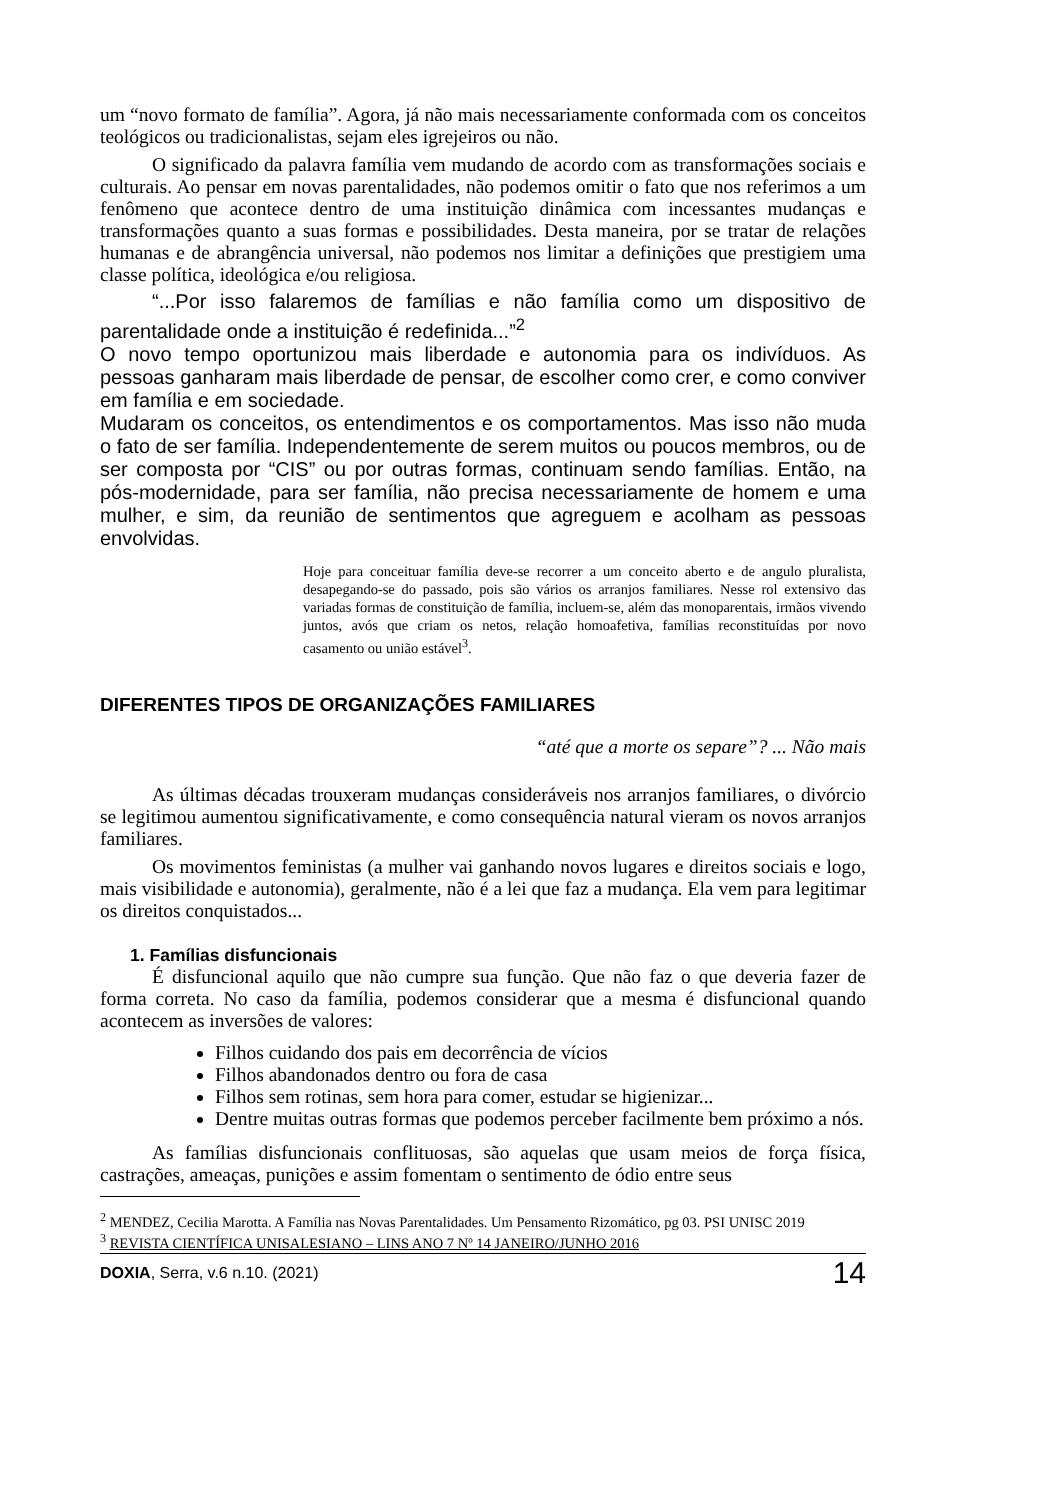um “novo formato de família”. Agora, já não mais necessariamente conformada com os conceitos teológicos ou tradicionalistas, sejam eles igrejeiros ou não.
O significado da palavra família vem mudando de acordo com as transformações sociais e culturais. Ao pensar em novas parentalidades, não podemos omitir o fato que nos referimos a um fenômeno que acontece dentro de uma instituição dinâmica com incessantes mudanças e transformações quanto a suas formas e possibilidades. Desta maneira, por se tratar de relações humanas e de abrangência universal, não podemos nos limitar a definições que prestigiem uma classe política, ideológica e/ou religiosa.
“...Por isso falaremos de famílias e não família como um dispositivo de parentalidade onde a instituição é redefinida...”<sup>2</sup>
O novo tempo oportunizou mais liberdade e autonomia para os indivíduos. As pessoas ganharam mais liberdade de pensar, de escolher como crer, e como conviver em família e em sociedade.
Mudaram os conceitos, os entendimentos e os comportamentos. Mas isso não muda o fato de ser família. Independentemente de serem muitos ou poucos membros, ou de ser composta por “CIS” ou por outras formas, continuam sendo famílias. Então, na pós-modernidade, para ser família, não precisa necessariamente de homem e uma mulher, e sim, da reunião de sentimentos que agreguem e acolham as pessoas envolvidas.
Hoje para conceituar família deve-se recorrer a um conceito aberto e de angulo pluralista, desapegando-se do passado, pois são vários os arranjos familiares. Nesse rol extensivo das variadas formas de constituição de família, incluem-se, além das monoparentais, irmãos vivendo juntos, avós que criam os netos, relação homoafetiva, famílias reconstituídas por novo casamento ou união estável<sup>3</sup>.
DIFERENTES TIPOS DE ORGANIZAÇÕES FAMILIARES
“até que a morte os separe”? ... Não mais
As últimas décadas trouxeram mudanças consideráveis nos arranjos familiares, o divórcio se legitimou aumentou significativamente, e como consequência natural vieram os novos arranjos familiares.
Os movimentos feministas (a mulher vai ganhando novos lugares e direitos sociais e logo, mais visibilidade e autonomia), geralmente, não é a lei que faz a mudança. Ela vem para legitimar os direitos conquistados...
1. Famílias disfuncionais
É disfuncional aquilo que não cumpre sua função. Que não faz o que deveria fazer de forma correta. No caso da família, podemos considerar que a mesma é disfuncional quando acontecem as inversões de valores:
Filhos cuidando dos pais em decorrência de vícios
Filhos abandonados dentro ou fora de casa
Filhos sem rotinas, sem hora para comer, estudar se higienizar...
Dentre muitas outras formas que podemos perceber facilmente bem próximo a nós.
As famílias disfuncionais conflituosas, são aquelas que usam meios de força física, castrações, ameaças, punições e assim fomentam o sentimento de ódio entre seus
<sup>2</sup> MENDEZ, Cecilia Marotta. A Família nas Novas Parentalidades. Um Pensamento Rizomático, pg 03. PSI UNISC 2019
<sup>3</sup> REVISTA CIENTÍFICA UNISALESIANO – LINS ANO 7 Nº 14 JANEIRO/JUNHO 2016
DOXIA, Serra, v.6 n.10. (2021) 14